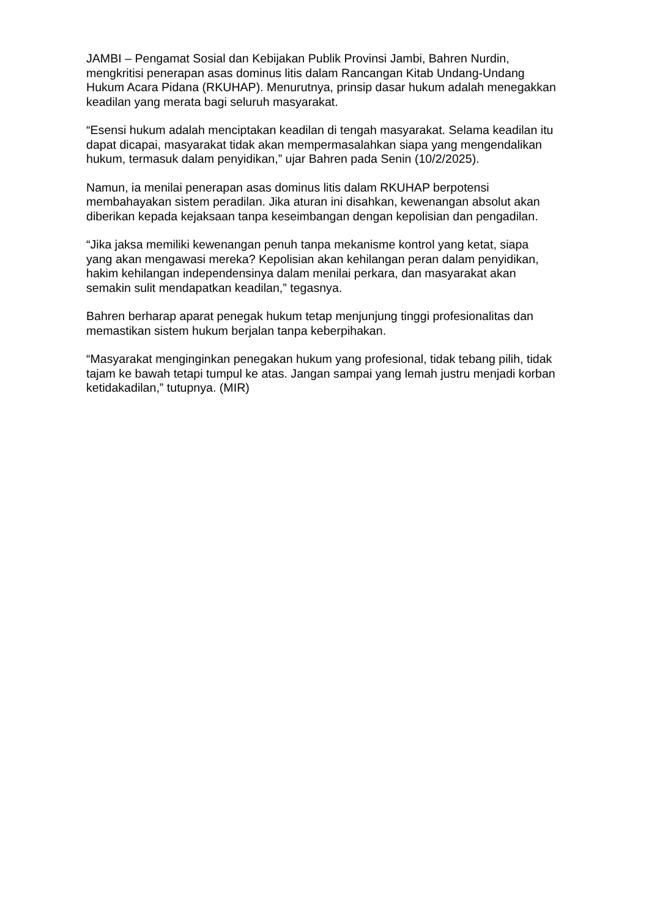JAMBI – Pengamat Sosial dan Kebijakan Publik Provinsi Jambi, Bahren Nurdin, mengkritisi penerapan asas dominus litis dalam Rancangan Kitab Undang-Undang Hukum Acara Pidana (RKUHAP). Menurutnya, prinsip dasar hukum adalah menegakkan keadilan yang merata bagi seluruh masyarakat.
“Esensi hukum adalah menciptakan keadilan di tengah masyarakat. Selama keadilan itu dapat dicapai, masyarakat tidak akan mempermasalahkan siapa yang mengendalikan hukum, termasuk dalam penyidikan,” ujar Bahren pada Senin (10/2/2025).
Namun, ia menilai penerapan asas dominus litis dalam RKUHAP berpotensi membahayakan sistem peradilan. Jika aturan ini disahkan, kewenangan absolut akan diberikan kepada kejaksaan tanpa keseimbangan dengan kepolisian dan pengadilan.
“Jika jaksa memiliki kewenangan penuh tanpa mekanisme kontrol yang ketat, siapa yang akan mengawasi mereka? Kepolisian akan kehilangan peran dalam penyidikan, hakim kehilangan independensinya dalam menilai perkara, dan masyarakat akan semakin sulit mendapatkan keadilan,” tegasnya.
Bahren berharap aparat penegak hukum tetap menjunjung tinggi profesionalitas dan memastikan sistem hukum berjalan tanpa keberpihakan.
“Masyarakat menginginkan penegakan hukum yang profesional, tidak tebang pilih, tidak tajam ke bawah tetapi tumpul ke atas. Jangan sampai yang lemah justru menjadi korban ketidakadilan,” tutupnya. (MIR)